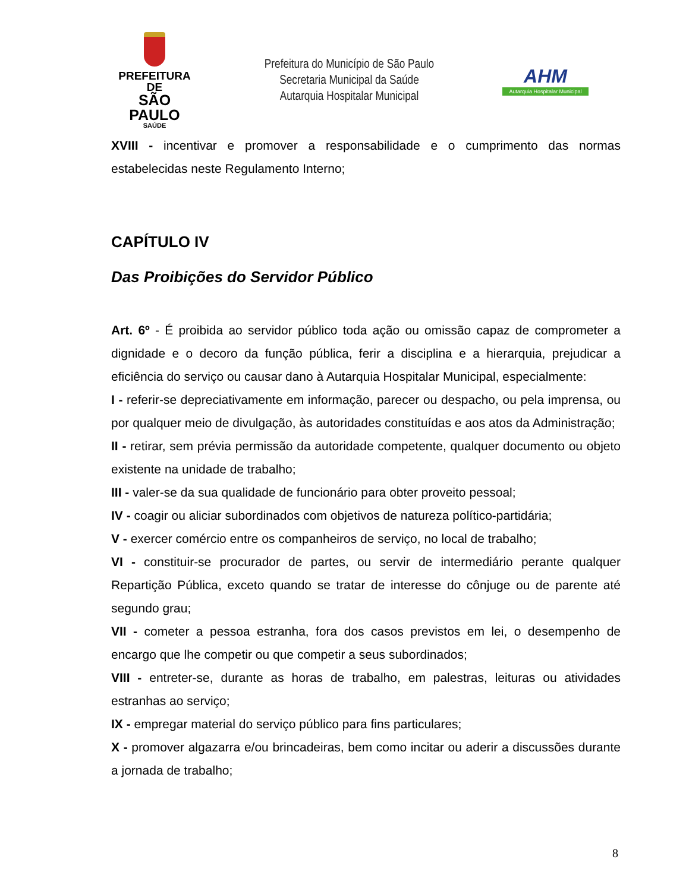PREFEITURA DE
SÃO PAULO
SAÚDE
Prefeitura do Município de São Paulo
Secretaria Municipal da Saúde
Autarquia Hospitalar Municipal
AHM
Autarquia Hospitalar Municipal
XVIII - incentivar e promover a responsabilidade e o cumprimento das normas estabelecidas neste Regulamento Interno;
CAPÍTULO IV
Das Proibições do Servidor Público
Art. 6º - É proibida ao servidor público toda ação ou omissão capaz de comprometer a dignidade e o decoro da função pública, ferir a disciplina e a hierarquia, prejudicar a eficiência do serviço ou causar dano à Autarquia Hospitalar Municipal, especialmente:
I - referir-se depreciativamente em informação, parecer ou despacho, ou pela imprensa, ou por qualquer meio de divulgação, às autoridades constituídas e aos atos da Administração;
II - retirar, sem prévia permissão da autoridade competente, qualquer documento ou objeto existente na unidade de trabalho;
III - valer-se da sua qualidade de funcionário para obter proveito pessoal;
IV - coagir ou aliciar subordinados com objetivos de natureza político-partidária;
V - exercer comércio entre os companheiros de serviço, no local de trabalho;
VI - constituir-se procurador de partes, ou servir de intermediário perante qualquer Repartição Pública, exceto quando se tratar de interesse do cônjuge ou de parente até segundo grau;
VII - cometer a pessoa estranha, fora dos casos previstos em lei, o desempenho de encargo que lhe competir ou que competir a seus subordinados;
VIII - entreter-se, durante as horas de trabalho, em palestras, leituras ou atividades estranhas ao serviço;
IX - empregar material do serviço público para fins particulares;
X - promover algazarra e/ou brincadeiras, bem como incitar ou aderir a discussões durante a jornada de trabalho;
8